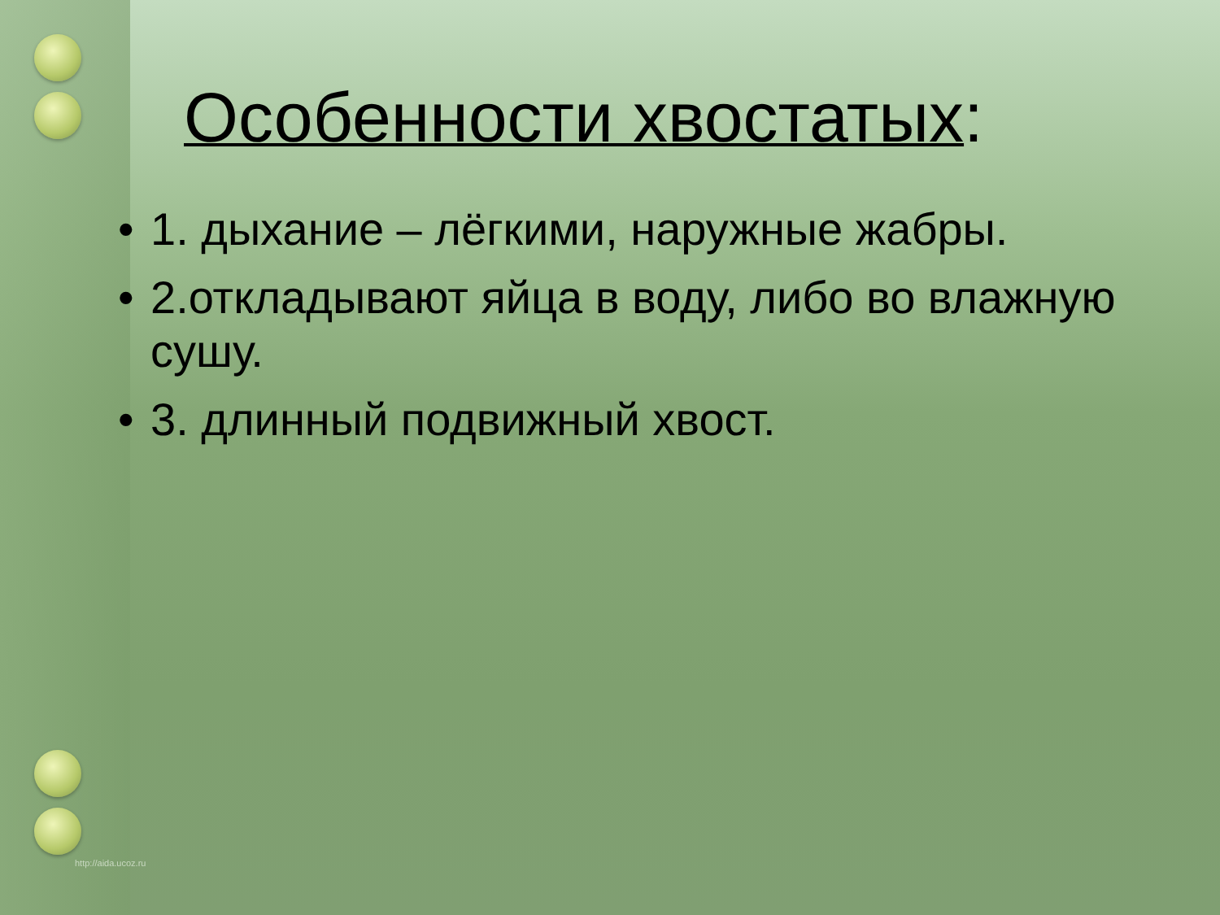Особенности хвостатых:
• 1. дыхание – лёгкими, наружные жабры.
• 2.откладывают яйца в воду, либо во влажную сушу.
• 3. длинный подвижный хвост.
http://aida.ucoz.ru